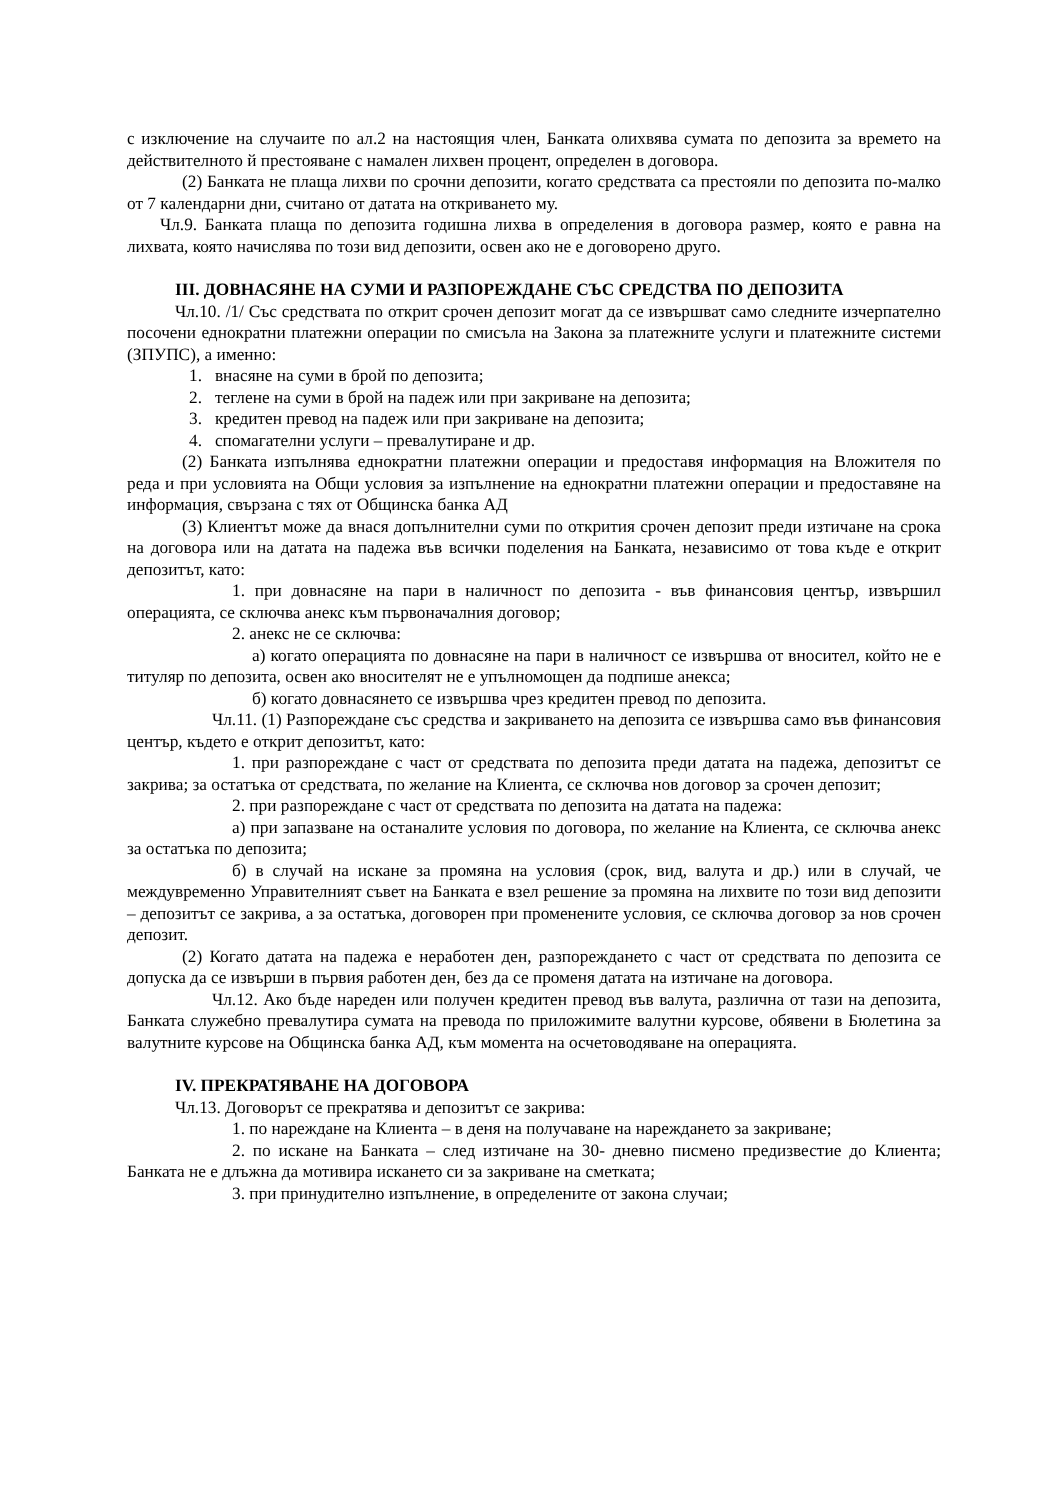с изключение на случаите по ал.2 на настоящия член, Банката олихвява сумата по депозита за времето на действителното й престояване с намален лихвен процент, определен в договора.
(2) Банката не плаща лихви по срочни депозити, когато средствата са престояли по депозита по-малко от 7 календарни дни, считано от датата на откриването му.
Чл.9. Банката плаща по депозита годишна лихва в определения в договора размер, която е равна на лихвата, която начислява по този вид депозити, освен ако не е договорено друго.
III. ДОВНАСЯНЕ НА СУМИ И РАЗПОРЕЖДАНЕ СЪС СРЕДСТВА ПО ДЕПОЗИТА
Чл.10. /1/ Със средствата по открит срочен депозит могат да се извършват само следните изчерпателно посочени еднократни платежни операции по смисъла на Закона за платежните услуги и платежните системи (ЗПУПС), а именно:
1. внасяне на суми в брой по депозита;
2. теглене на суми в брой на падеж или при закриване на депозита;
3. кредитен превод на падеж или при закриване на депозита;
4. спомагателни услуги – превалутиране и др.
(2) Банката изпълнява еднократни платежни операции и предоставя информация на Вложителя по реда и при условията на Общи условия за изпълнение на еднократни платежни операции и предоставяне на информация, свързана с тях от Общинска банка АД
(3) Клиентът може да внася допълнителни суми по открития срочен депозит преди изтичане на срока на договора или на датата на падежа във всички поделения на Банката, независимо от това къде е открит депозитът, като:
1. при довнасяне на пари в наличност по депозита - във финансовия център, извършил операцията, се сключва анекс към първоначалния договор;
2. анекс не се сключва:
а) когато операцията по довнасяне на пари в наличност се извършва от вносител, който не е титуляр по депозита, освен ако вносителят не е упълномощен да подпише анекса;
б) когато довнасянето се извършва чрез кредитен превод по депозита.
Чл.11. (1) Разпореждане със средства и закриването на депозита се извършва само във финансовия център, където е открит депозитът, като:
1. при разпореждане с част от средствата по депозита преди датата на падежа, депозитът се закрива; за остатъка от средствата, по желание на Клиента, се сключва нов договор за срочен депозит;
2. при разпореждане с част от средствата по депозита на датата на падежа:
а) при запазване на останалите условия по договора, по желание на Клиента, се сключва анекс за остатъка по депозита;
б) в случай на искане за промяна на условия (срок, вид, валута и др.) или в случай, че междувременно Управителният съвет на Банката е взел решение за промяна на лихвите по този вид депозити – депозитът се закрива, а за остатъка, договорен при променените условия, се сключва договор за нов срочен депозит.
(2) Когато датата на падежа е неработен ден, разпореждането с част от средствата по депозита се допуска да се извърши в първия работен ден, без да се променя датата на изтичане на договора.
Чл.12. Ако бъде нареден или получен кредитен превод във валута, различна от тази на депозита, Банката служебно превалутира сумата на превода по приложимите валутни курсове, обявени в Бюлетина за валутните курсове на Общинска банка АД, към момента на осчетоводяване на операцията.
IV. ПРЕКРАТЯВАНЕ НА ДОГОВОРА
Чл.13. Договорът се прекратява и депозитът се закрива:
1. по нареждане на Клиента – в деня на получаване на нареждането за закриване;
2. по искане на Банката – след изтичане на 30- дневно писмено предизвестие до Клиента; Банката не е длъжна да мотивира искането си за закриване на сметката;
3. при принудително изпълнение, в определените от закона случаи;